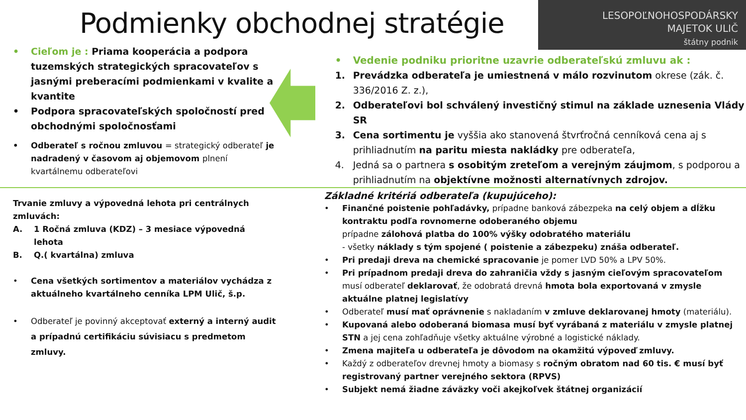Podmienky obchodnej stratégie
LESOPOĽNOHOSPODÁRSKY
MAJETOK ULIČ
štátny podnik
• Cieľom je : Priama kooperácia a podpora tuzemských strategických spracovateľov s jasnými preberacími podmienkami v kvalite a kvantite
• Podpora spracovateľských spoločností pred obchodnými spoločnosťami
• Odberateľ s ročnou zmluvou = strategický odberateľ je nadradený v časovom aj objemovom plnení kvartálnemu odberateľovi
• Vedenie podniku prioritne uzavrie odberateľskú zmluvu ak :
1. Prevádzka odberateľa je umiestnená v málo rozvinutom okrese (zák. č. 336/2016 Z. z.),
2. Odberateľovi bol schválený investičný stimul na základe uznesenia Vlády SR
3. Cena sortimentu je vyššia ako stanovená štvrťročná cenníková cena aj s prihliadnutím na paritu miesta nakládky pre odberateľa,
4. Jedná sa o partnera s osobitým zreteľom a verejným záujmom, s podporou a prihliadnutím na objektívne možnosti alternatívnych zdrojov.
Trvanie zmluvy a výpovedná lehota pri centrálnych zmluvách:
A. 1 Ročná zmluva (KDZ) – 3 mesiace výpovedná lehota
B. Q.( kvartálna) zmluva
• Cena všetkých sortimentov a materiálov vychádza z aktuálneho kvartálneho cenníka LPM Ulič, š.p.
• Odberateľ je povinný akceptovať externý a interný audit a prípadnú certifikáciu súvisiacu s predmetom zmluvy.
Základné kritériá odberateľa (kupujúceho):
• Finančné poistenie pohľadávky, prípadne banková zábezpeka na celý objem a dĺžku kontraktu podľa rovnomerne odoberaného objemu
prípadne zálohová platba do 100% výšky odobratého materiálu
- všetky náklady s tým spojené ( poistenie a zábezpeku) znáša odberateľ.
• Pri predaji dreva na chemické spracovanie je pomer LVD 50% a LPV 50%.
• Pri prípadnom predaji dreva do zahraničia vždy s jasným cieľovým spracovateľom musí odberateľ deklarovať, že odobratá drevná hmota bola exportovaná v zmysle aktuálne platnej legislatívy
• Odberateľ musí mať oprávnenie s nakladaním v zmluve deklarovanej hmoty (materiálu).
• Kupovaná alebo odoberaná biomasa musí byť vyrábaná z materiálu v zmysle platnej STN a jej cena zohľadňuje všetky aktuálne výrobné a logistické náklady.
• Zmena majiteľa u odberateľa je dôvodom na okamžitú výpoveď zmluvy.
• Každý z odberateľov drevnej hmoty a biomasy s ročným obratom nad 60 tis. € musí byť registrovaný partner verejného sektora (RPVS)
• Subjekt nemá žiadne záväzky voči akejkoľvek štátnej organizácií